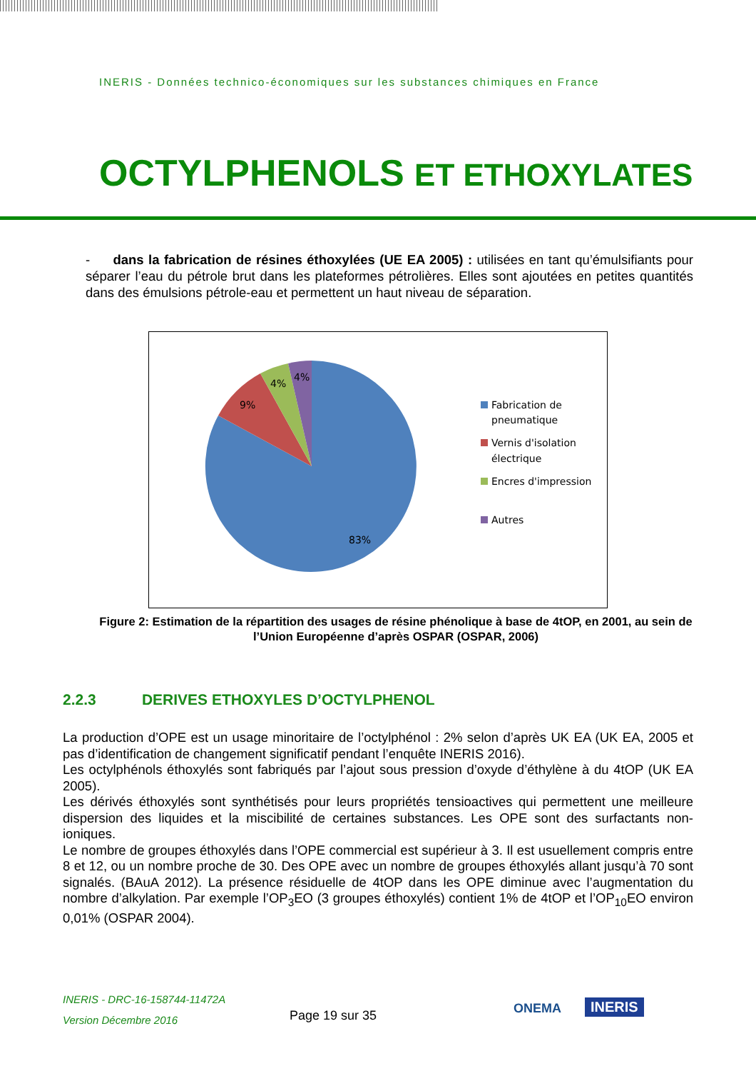INERIS - Données technico-économiques sur les substances chimiques en France
OCTYLPHENOLS ET ETHOXYLATES
- dans la fabrication de résines éthoxylées (UE EA 2005) : utilisées en tant qu’émulsifiants pour séparer l’eau du pétrole brut dans les plateformes pétrolières. Elles sont ajoutées en petites quantités dans des émulsions pétrole-eau et permettent un haut niveau de séparation.
83%
9%
4%
4%
Fabrication de
pneumatique
Vernis d'isolation
électrique
Encres d'impression
Autres
Figure 2: Estimation de la répartition des usages de résine phénolique à base de 4tOP, en 2001, au sein de l’Union Européenne d’après OSPAR (OSPAR, 2006)
2.2.3 DERIVES ETHOXYLES D’OCTYLPHENOL
La production d’OPE est un usage minoritaire de l’octylphénol : 2% selon d’après UK EA (UK EA, 2005 et pas d’identification de changement significatif pendant l’enquête INERIS 2016).
Les octylphénols éthoxylés sont fabriqués par l’ajout sous pression d’oxyde d’éthylène à du 4tOP (UK EA 2005).
Les dérivés éthoxylés sont synthétisés pour leurs propriétés tensioactives qui permettent une meilleure dispersion des liquides et la miscibilité de certaines substances. Les OPE sont des surfactants non-ioniques.
Le nombre de groupes éthoxylés dans l’OPE commercial est supérieur à 3. Il est usuellement compris entre 8 et 12, ou un nombre proche de 30. Des OPE avec un nombre de groupes éthoxylés allant jusqu’à 70 sont signalés. (BAuA 2012). La présence résiduelle de 4tOP dans les OPE diminue avec l’augmentation du nombre d’alkylation. Par exemple l’OP<sub>3</sub>EO (3 groupes éthoxylés) contient 1% de 4tOP et l’OP<sub>10</sub>EO environ 0,01% (OSPAR 2004).
INERIS - DRC-16-158744-11472A
Version Décembre 2016
Page 19 sur 35 ONEMA INERIS